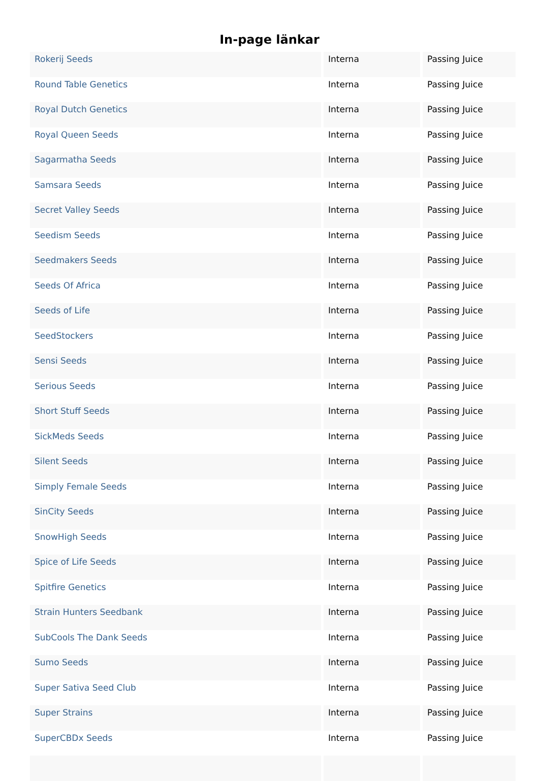In-page länkar
| Rokerij Seeds | Interna | Passing Juice |
| Round Table Genetics | Interna | Passing Juice |
| Royal Dutch Genetics | Interna | Passing Juice |
| Royal Queen Seeds | Interna | Passing Juice |
| Sagarmatha Seeds | Interna | Passing Juice |
| Samsara Seeds | Interna | Passing Juice |
| Secret Valley Seeds | Interna | Passing Juice |
| Seedism Seeds | Interna | Passing Juice |
| Seedmakers Seeds | Interna | Passing Juice |
| Seeds Of Africa | Interna | Passing Juice |
| Seeds of Life | Interna | Passing Juice |
| SeedStockers | Interna | Passing Juice |
| Sensi Seeds | Interna | Passing Juice |
| Serious Seeds | Interna | Passing Juice |
| Short Stuff Seeds | Interna | Passing Juice |
| SickMeds Seeds | Interna | Passing Juice |
| Silent Seeds | Interna | Passing Juice |
| Simply Female Seeds | Interna | Passing Juice |
| SinCity Seeds | Interna | Passing Juice |
| SnowHigh Seeds | Interna | Passing Juice |
| Spice of Life Seeds | Interna | Passing Juice |
| Spitfire Genetics | Interna | Passing Juice |
| Strain Hunters Seedbank | Interna | Passing Juice |
| SubCools The Dank Seeds | Interna | Passing Juice |
| Sumo Seeds | Interna | Passing Juice |
| Super Sativa Seed Club | Interna | Passing Juice |
| Super Strains | Interna | Passing Juice |
| SuperCBDx Seeds | Interna | Passing Juice |